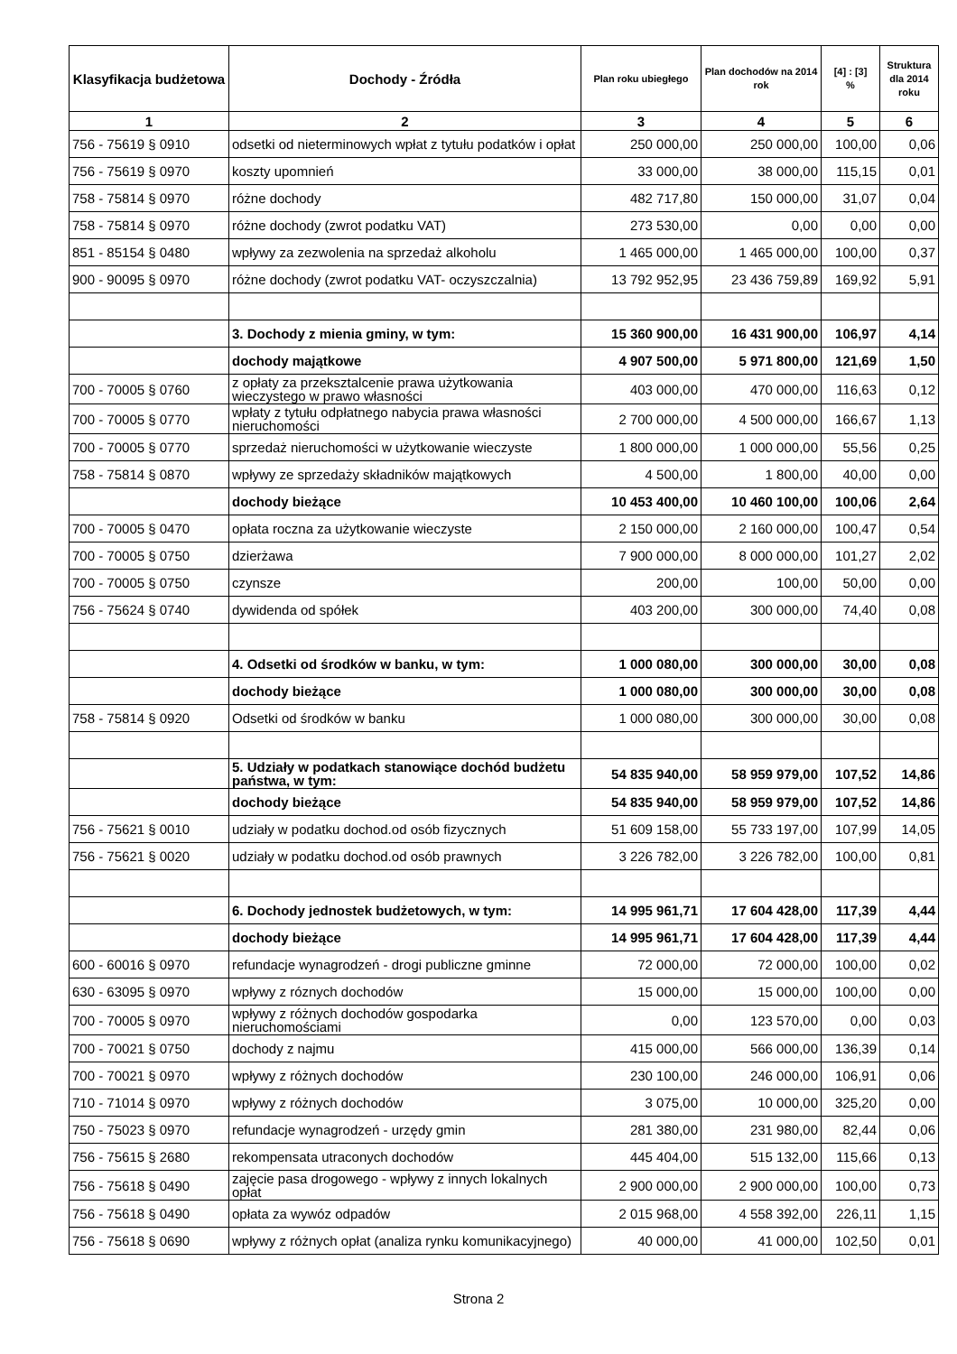| Klasyfikacja budżetowa | Dochody - Źródła | Plan roku ubiegłego | Plan dochodów na 2014 rok | [4] : [3] % | Struktura dla 2014 roku |
| --- | --- | --- | --- | --- | --- |
| 1 | 2 | 3 | 4 | 5 | 6 |
| 756 - 75619 § 0910 | odsetki od nieterminowych wpłat z tytułu podatków i opłat | 250 000,00 | 250 000,00 | 100,00 | 0,06 |
| 756 - 75619 § 0970 | koszty upomnień | 33 000,00 | 38 000,00 | 115,15 | 0,01 |
| 758 - 75814 § 0970 | różne dochody | 482 717,80 | 150 000,00 | 31,07 | 0,04 |
| 758 - 75814 § 0970 | różne dochody (zwrot podatku VAT) | 273 530,00 | 0,00 | 0,00 | 0,00 |
| 851 - 85154 § 0480 | wpływy za zezwolenia na sprzedaż alkoholu | 1 465 000,00 | 1 465 000,00 | 100,00 | 0,37 |
| 900 - 90095 § 0970 | różne dochody (zwrot podatku VAT- oczyszczalnia) | 13 792 952,95 | 23 436 759,89 | 169,92 | 5,91 |
| | 3. Dochody z mienia gminy, w tym: | 15 360 900,00 | 16 431 900,00 | 106,97 | 4,14 |
| | dochody majątkowe | 4 907 500,00 | 5 971 800,00 | 121,69 | 1,50 |
| 700 - 70005 § 0760 | z opłaty za przeksztalcenie prawa użytkowania wieczystego w prawo własności | 403 000,00 | 470 000,00 | 116,63 | 0,12 |
| 700 - 70005 § 0770 | wpłaty z tytułu odpłatnego nabycia prawa własności nieruchomości | 2 700 000,00 | 4 500 000,00 | 166,67 | 1,13 |
| 700 - 70005 § 0770 | sprzedaż nieruchomości w użytkowanie wieczyste | 1 800 000,00 | 1 000 000,00 | 55,56 | 0,25 |
| 758 - 75814 § 0870 | wpływy ze sprzedaży składników majątkowych | 4 500,00 | 1 800,00 | 40,00 | 0,00 |
| | dochody bieżące | 10 453 400,00 | 10 460 100,00 | 100,06 | 2,64 |
| 700 - 70005 § 0470 | opłata roczna za użytkowanie wieczyste | 2 150 000,00 | 2 160 000,00 | 100,47 | 0,54 |
| 700 - 70005 § 0750 | dzierżawa | 7 900 000,00 | 8 000 000,00 | 101,27 | 2,02 |
| 700 - 70005 § 0750 | czynsze | 200,00 | 100,00 | 50,00 | 0,00 |
| 756 - 75624 § 0740 | dywidenda od spółek | 403 200,00 | 300 000,00 | 74,40 | 0,08 |
| | 4. Odsetki od środków w banku, w tym: | 1 000 080,00 | 300 000,00 | 30,00 | 0,08 |
| | dochody bieżące | 1 000 080,00 | 300 000,00 | 30,00 | 0,08 |
| 758 - 75814 § 0920 | Odsetki od środków w banku | 1 000 080,00 | 300 000,00 | 30,00 | 0,08 |
| | 5. Udziały w podatkach stanowiące dochód budżetu państwa, w tym: | 54 835 940,00 | 58 959 979,00 | 107,52 | 14,86 |
| | dochody bieżące | 54 835 940,00 | 58 959 979,00 | 107,52 | 14,86 |
| 756 - 75621 § 0010 | udziały w podatku dochod.od osób fizycznych | 51 609 158,00 | 55 733 197,00 | 107,99 | 14,05 |
| 756 - 75621 § 0020 | udziały w podatku dochod.od osób prawnych | 3 226 782,00 | 3 226 782,00 | 100,00 | 0,81 |
| | 6. Dochody jednostek budżetowych, w tym: | 14 995 961,71 | 17 604 428,00 | 117,39 | 4,44 |
| | dochody bieżące | 14 995 961,71 | 17 604 428,00 | 117,39 | 4,44 |
| 600 - 60016 § 0970 | refundacje wynagrodzeń - drogi publiczne gminne | 72 000,00 | 72 000,00 | 100,00 | 0,02 |
| 630 - 63095 § 0970 | wpływy z róznych dochodów | 15 000,00 | 15 000,00 | 100,00 | 0,00 |
| 700 - 70005 § 0970 | wpływy z różnych dochodów gospodarka nieruchomościami | 0,00 | 123 570,00 | 0,00 | 0,03 |
| 700 - 70021 § 0750 | dochody z najmu | 415 000,00 | 566 000,00 | 136,39 | 0,14 |
| 700 - 70021 § 0970 | wpływy z różnych dochodów | 230 100,00 | 246 000,00 | 106,91 | 0,06 |
| 710 - 71014 § 0970 | wpływy z różnych dochodów | 3 075,00 | 10 000,00 | 325,20 | 0,00 |
| 750 - 75023 § 0970 | refundacje wynagrodzeń - urzędy gmin | 281 380,00 | 231 980,00 | 82,44 | 0,06 |
| 756 - 75615 § 2680 | rekompensata utraconych dochodów | 445 404,00 | 515 132,00 | 115,66 | 0,13 |
| 756 - 75618 § 0490 | zajęcie pasa drogowego - wpływy z innych lokalnych opłat | 2 900 000,00 | 2 900 000,00 | 100,00 | 0,73 |
| 756 - 75618 § 0490 | opłata za wywóz odpadów | 2 015 968,00 | 4 558 392,00 | 226,11 | 1,15 |
| 756 - 75618 § 0690 | wpływy z różnych opłat (analiza rynku komunikacyjnego) | 40 000,00 | 41 000,00 | 102,50 | 0,01 |
Strona 2